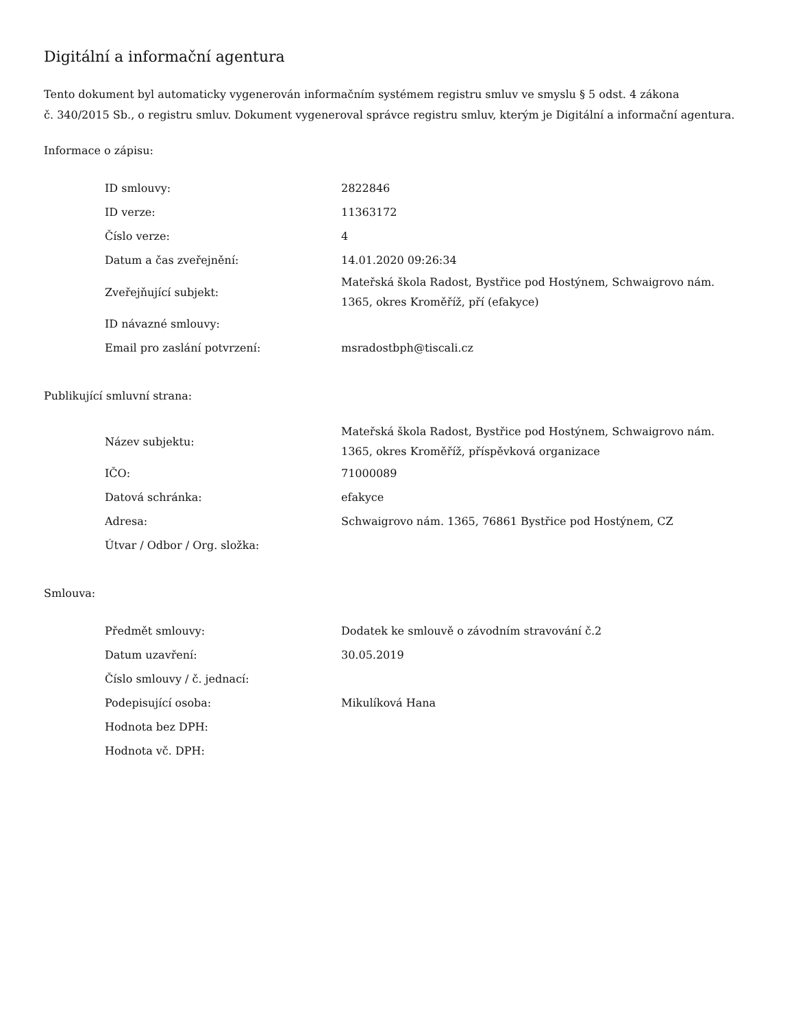Digitální a informační agentura
Tento dokument byl automaticky vygenerován informačním systémem registru smluv ve smyslu § 5 odst. 4 zákona
č. 340/2015 Sb., o registru smluv. Dokument vygeneroval správce registru smluv, kterým je Digitální a informační agentura.
Informace o zápisu:
| ID smlouvy: | 2822846 |
| ID verze: | 11363172 |
| Číslo verze: | 4 |
| Datum a čas zveřejnění: | 14.01.2020 09:26:34 |
| Zveřejňující subjekt: | Mateřská škola Radost, Bystřice pod Hostýnem, Schwaigrovo nám. 1365, okres Kroměříž, pří (efakyce) |
| ID návazné smlouvy: | |
| Email pro zaslání potvrzení: | msradostbph@tiscali.cz |
Publikující smluvní strana:
| Název subjektu: | Mateřská škola Radost, Bystřice pod Hostýnem, Schwaigrovo nám. 1365, okres Kroměříž, příspěvková organizace |
| IČO: | 71000089 |
| Datová schránka: | efakyce |
| Adresa: | Schwaigrovo nám. 1365, 76861 Bystřice pod Hostýnem, CZ |
| Útvar / Odbor / Org. složka: | |
Smlouva:
| Předmět smlouvy: | Dodatek ke smlouvě o závodním stravování č.2 |
| Datum uzavření: | 30.05.2019 |
| Číslo smlouvy / č. jednací: | |
| Podepisující osoba: | Mikulíková Hana |
| Hodnota bez DPH: | |
| Hodnota vč. DPH: | |